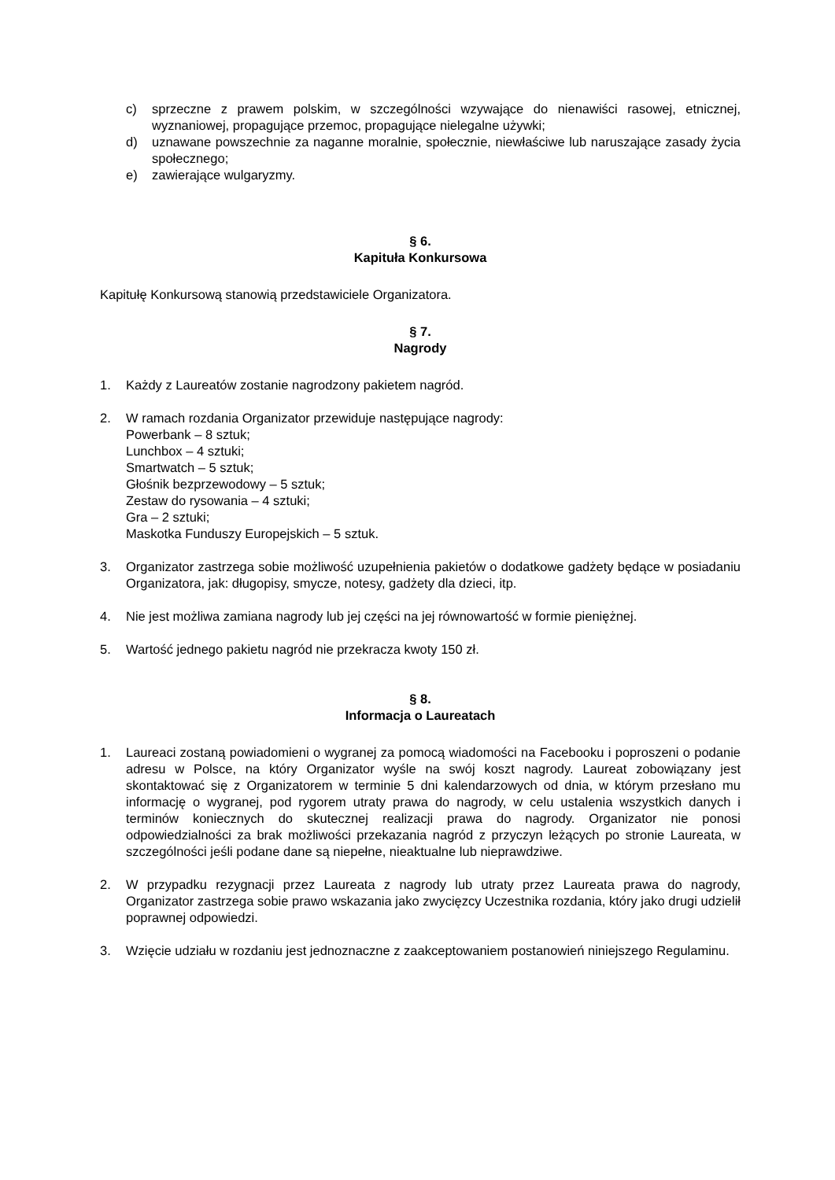c) sprzeczne z prawem polskim, w szczególności wzywające do nienawiści rasowej, etnicznej, wyznaniowej, propagujące przemoc, propagujące nielegalne używki;
d) uznawane powszechnie za naganne moralnie, społecznie, niewłaściwe lub naruszające zasady życia społecznego;
e) zawierające wulgaryzmy.
§ 6.
Kapituła Konkursowa
Kapitułę Konkursową stanowią przedstawiciele Organizatora.
§ 7.
Nagrody
1. Każdy z Laureatów zostanie nagrodzony pakietem nagród.
2. W ramach rozdania Organizator przewiduje następujące nagrody:
Powerbank – 8 sztuk;
Lunchbox – 4 sztuki;
Smartwatch – 5 sztuk;
Głośnik bezprzewodowy – 5 sztuk;
Zestaw do rysowania – 4 sztuki;
Gra – 2 sztuki;
Maskotka Funduszy Europejskich – 5 sztuk.
3. Organizator zastrzega sobie możliwość uzupełnienia pakietów o dodatkowe gadżety będące w posiadaniu Organizatora, jak: długopisy, smycze, notesy, gadżety dla dzieci, itp.
4. Nie jest możliwa zamiana nagrody lub jej części na jej równowartość w formie pieniężnej.
5. Wartość jednego pakietu nagród nie przekracza kwoty 150 zł.
§ 8.
Informacja o Laureatach
1. Laureaci zostaną powiadomieni o wygranej za pomocą wiadomości na Facebooku i poproszeni o podanie adresu w Polsce, na który Organizator wyśle na swój koszt nagrody. Laureat zobowiązany jest skontaktować się z Organizatorem w terminie 5 dni kalendarzowych od dnia, w którym przesłano mu informację o wygranej, pod rygorem utraty prawa do nagrody, w celu ustalenia wszystkich danych i terminów koniecznych do skutecznej realizacji prawa do nagrody. Organizator nie ponosi odpowiedzialności za brak możliwości przekazania nagród z przyczyn leżących po stronie Laureata, w szczególności jeśli podane dane są niepełne, nieaktualne lub nieprawdziwe.
2. W przypadku rezygnacji przez Laureata z nagrody lub utraty przez Laureata prawa do nagrody, Organizator zastrzega sobie prawo wskazania jako zwycięzcy Uczestnika rozdania, który jako drugi udzielił poprawnej odpowiedzi.
3. Wzięcie udziału w rozdaniu jest jednoznaczne z zaakceptowaniem postanowień niniejszego Regulaminu.